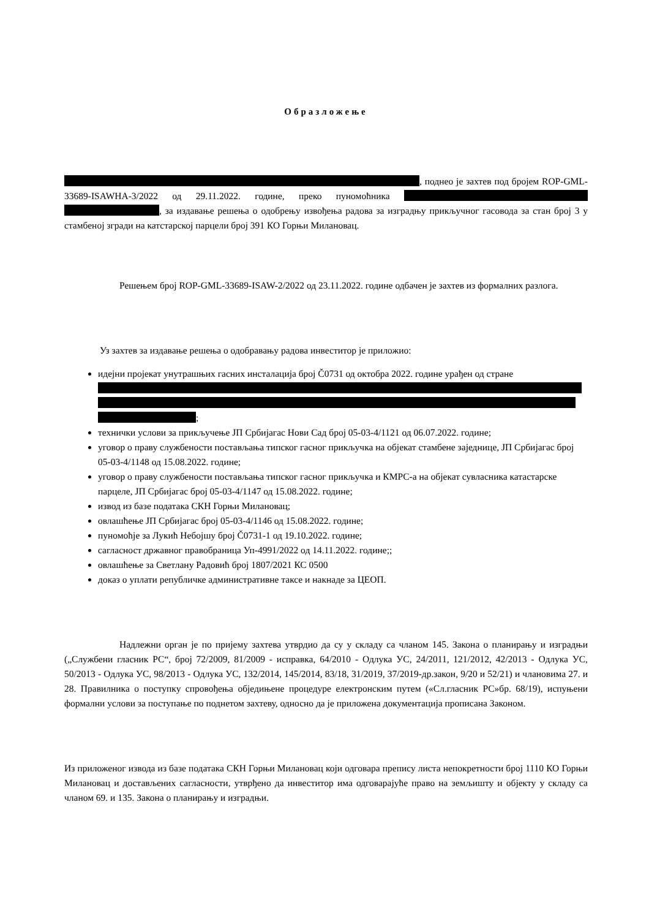Образложење
, поднео је захтев под бројем ROP-GML-33689-ISAWHA-3/2022 од 29.11.2022. године, преко пуномоћника , за издавање решења о одобрењу извођења радова за изградњу прикључног гасовода за стан број 3 у стамбеној згради на катстарској парцели број 391 КО Горњи Милановац.
Решењем број ROP-GML-33689-ISAW-2/2022 од 23.11.2022. године одбачен је захтев из формалних разлога.
Уз захтев за издавање решења о одобравању радова инвеститор је приложио:
идејни пројекат унутрашњих гасних инсталација број Č0731 од октобра 2022. године урађен од стране ;
технички услови за прикључење ЈП Србијагас Нови Сад број 05-03-4/1121 од 06.07.2022. године;
уговор о праву службености постављања типског гасног прикључка на објекат стамбене заједнице, ЈП Србијагас број 05-03-4/1148 од 15.08.2022. године;
уговор о праву службености постављања типског гасног прикључка и КМРС-а на објекат сувласника катастарске парцеле, ЈП Србијагас број 05-03-4/1147 од 15.08.2022. године;
извод из базе података СКН Горњи Милановац;
овлашћење ЈП Србијагас број 05-03-4/1146 од 15.08.2022. године;
пуномоћје за Лукић Небојшу број Č0731-1 од 19.10.2022. године;
сагласност државног правобраница Уп-4991/2022 од 14.11.2022. године;;
овлашћење за Светлану Радовић број 1807/2021 КС 0500
доказ о уплати републичке административне таксе и накнаде за ЦЕОП.
Надлежни орган је по пријему захтева утврдио да су у складу са чланом 145. Закона о планирању и изградњи („Службени гласник РС“, број 72/2009, 81/2009 - исправка, 64/2010 - Одлука УС, 24/2011, 121/2012, 42/2013 - Одлука УС, 50/2013 - Одлука УС, 98/2013 - Одлука УС, 132/2014, 145/2014, 83/18, 31/2019, 37/2019-др.закон, 9/20 и 52/21) и члановима 27. и 28. Правилника о поступку спровођења обједињене процедуре електронским путем («Сл.гласник РС»бр. 68/19), испуњени формални услови за поступање по поднетом захтеву, односно да је приложена документација прописана Законом.
Из приложеног извода из базе података СКН Горњи Милановац који одговара препису листа непокретности број 1110 КО Горњи Милановац и достављених сагласности, утврђено да инвеститор има одговарајуће право на земљишту и објекту у складу са чланом 69. и 135. Закона о планирању и изградњи.